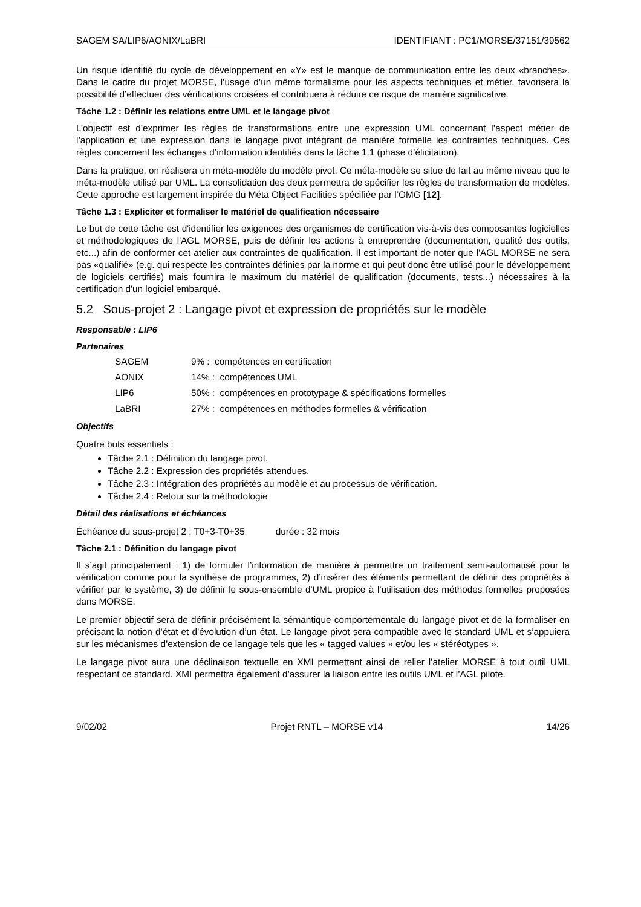SAGEM SA/LIP6/AONIX/LaBRI IDENTIFIANT : PC1/MORSE/37151/39562
Un risque identifié du cycle de développement en «Y» est le manque de communication entre les deux «branches». Dans le cadre du projet MORSE, l’usage d’un même formalisme pour les aspects techniques et métier, favorisera la possibilité d’effectuer des vérifications croisées et contribuera à réduire ce risque de manière significative.
Tâche 1.2 : Définir les relations entre UML et le langage pivot
L’objectif est d’exprimer les règles de transformations entre une expression UML concernant l’aspect métier de l’application et une expression dans le langage pivot intégrant de manière formelle les contraintes techniques. Ces règles concernent les échanges d’information identifiés dans la tâche 1.1 (phase d’élicitation).
Dans la pratique, on réalisera un méta-modèle du modèle pivot. Ce méta-modèle se situe de fait au même niveau que le méta-modèle utilisé par UML. La consolidation des deux permettra de spécifier les règles de transformation de modèles. Cette approche est largement inspirée du Méta Object Facilities spécifiée par l’OMG [12].
Tâche 1.3 : Expliciter et formaliser le matériel de qualification nécessaire
Le but de cette tâche est d'identifier les exigences des organismes de certification vis-à-vis des composantes logicielles et méthodologiques de l'AGL MORSE, puis de définir les actions à entreprendre (documentation, qualité des outils, etc...) afin de conformer cet atelier aux contraintes de qualification. Il est important de noter que l'AGL MORSE ne sera pas «qualifié» (e.g. qui respecte les contraintes définies par la norme et qui peut donc être utilisé pour le développement de logiciels certifiés) mais fournira le maximum du matériel de qualification (documents, tests...) nécessaires à la certification d'un logiciel embarqué.
5.2 Sous-projet 2 : Langage pivot et expression de propriétés sur le modèle
Responsable : LIP6
Partenaires
| SAGEM | 9% : compétences en certification |
| AONIX | 14% : compétences UML |
| LIP6 | 50% : compétences en prototypage & spécifications formelles |
| LaBRI | 27% : compétences en méthodes formelles & vérification |
Objectifs
Quatre buts essentiels :
Tâche 2.1 : Définition du langage pivot.
Tâche 2.2 : Expression des propriétés attendues.
Tâche 2.3 : Intégration des propriétés au modèle et au processus de vérification.
Tâche 2.4 : Retour sur la méthodologie
Détail des réalisations et échéances
Échéance du sous-projet 2 : T0+3-T0+35 durée : 32 mois
Tâche 2.1 : Définition du langage pivot
Il s’agit principalement : 1) de formuler l’information de manière à permettre un traitement semi-automatisé pour la vérification comme pour la synthèse de programmes, 2) d’insérer des éléments permettant de définir des propriétés à vérifier par le système, 3) de définir le sous-ensemble d’UML propice à l’utilisation des méthodes formelles proposées dans MORSE.
Le premier objectif sera de définir précisément la sémantique comportementale du langage pivot et de la formaliser en précisant la notion d’état et d’évolution d’un état. Le langage pivot sera compatible avec le standard UML et s’appuiera sur les mécanismes d’extension de ce langage tels que les « tagged values » et/ou les « stéréotypes ».
Le langage pivot aura une déclinaison textuelle en XMI permettant ainsi de relier l’atelier MORSE à tout outil UML respectant ce standard. XMI permettra également d’assurer la liaison entre les outils UML et l’AGL pilote.
9/02/02 Projet RNTL – MORSE v14 14/26